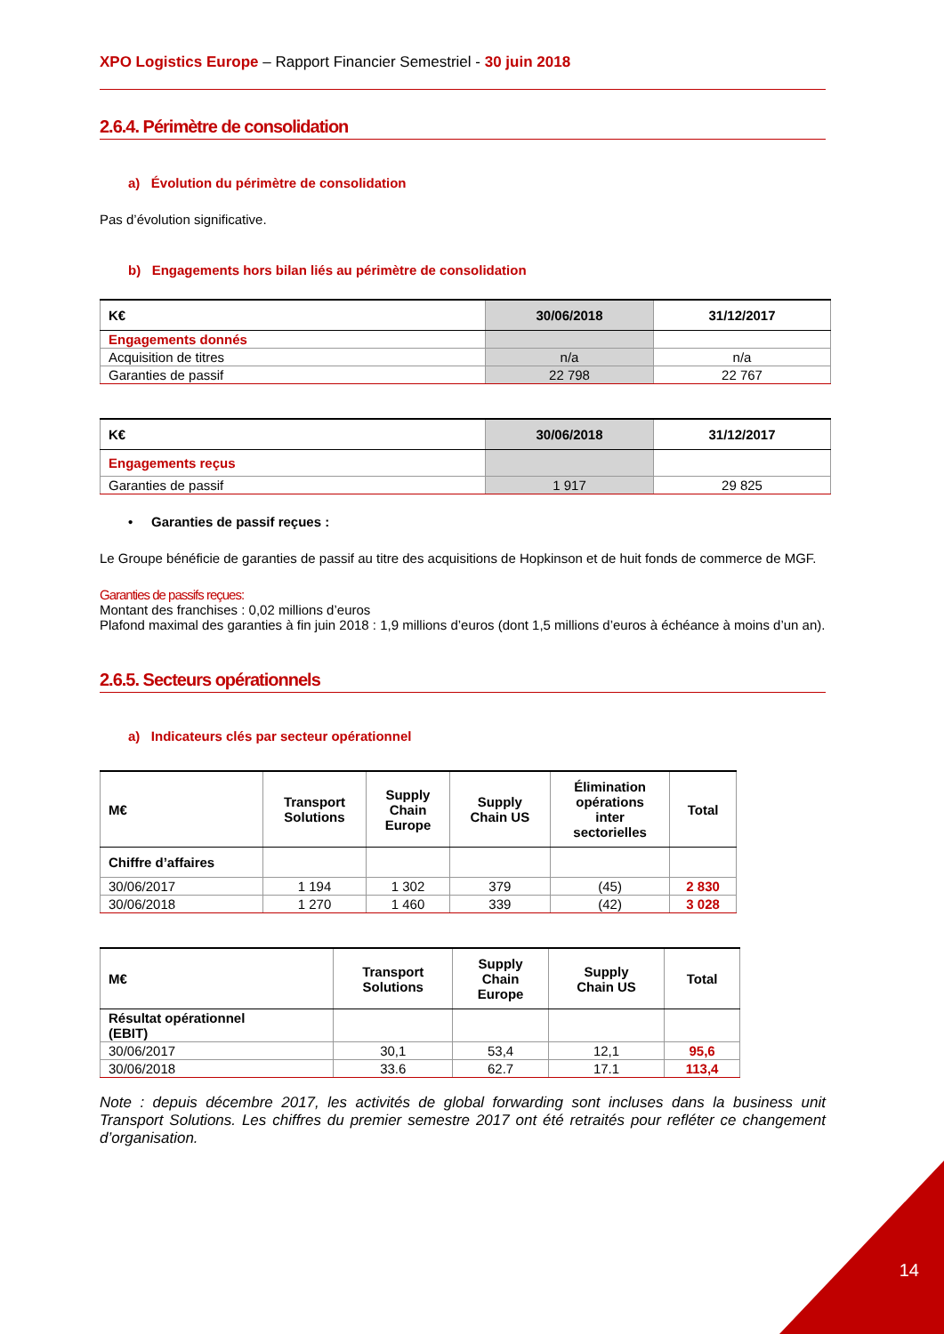XPO Logistics Europe – Rapport Financier Semestriel - 30 juin 2018
2.6.4. Périmètre de consolidation
a) Évolution du périmètre de consolidation
Pas d’évolution significative.
b) Engagements hors bilan liés au périmètre de consolidation
| K€ | 30/06/2018 | 31/12/2017 |
| --- | --- | --- |
| Engagements donnés | | |
| Acquisition de titres | n/a | n/a |
| Garanties de passif | 22 798 | 22 767 |
| K€ | 30/06/2018 | 31/12/2017 |
| --- | --- | --- |
| Engagements reçus | | |
| Garanties de passif | 1 917 | 29 825 |
• Garanties de passif reçues :
Le Groupe bénéficie de garanties de passif au titre des acquisitions de Hopkinson et de huit fonds de commerce de MGF.
Garanties de passifs reçues:
Montant des franchises : 0,02 millions d’euros
Plafond maximal des garanties à fin juin 2018 : 1,9 millions d’euros (dont 1,5 millions d’euros à échéance à moins d’un an).
2.6.5. Secteurs opérationnels
a) Indicateurs clés par secteur opérationnel
| M€ | Transport Solutions | Supply Chain Europe | Supply Chain US | Élimination opérations inter sectorielles | Total |
| --- | --- | --- | --- | --- | --- |
| Chiffre d’affaires | | | | | |
| 30/06/2017 | 1 194 | 1 302 | 379 | (45) | 2 830 |
| 30/06/2018 | 1 270 | 1 460 | 339 | (42) | 3 028 |
| M€ | Transport Solutions | Supply Chain Europe | Supply Chain US | Total |
| --- | --- | --- | --- | --- |
| Résultat opérationnel (EBIT) | | | | |
| 30/06/2017 | 30,1 | 53,4 | 12,1 | 95,6 |
| 30/06/2018 | 33.6 | 62.7 | 17.1 | 113,4 |
Note : depuis décembre 2017, les activités de global forwarding sont incluses dans la business unit Transport Solutions. Les chiffres du premier semestre 2017 ont été retraités pour refléter ce changement d’organisation.
14